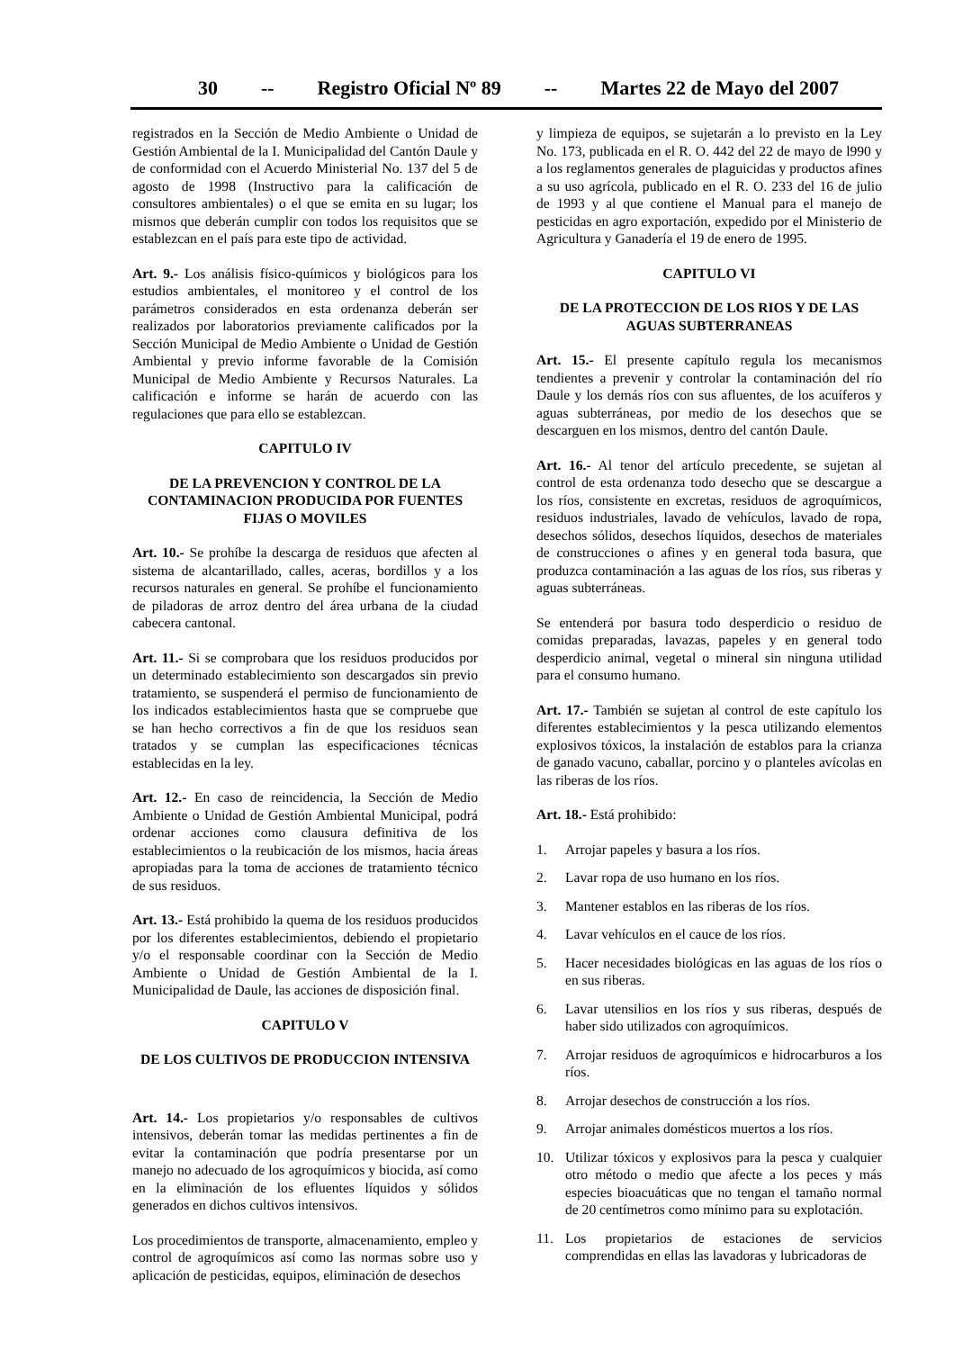30 -- Registro Oficial Nº 89 -- Martes 22 de Mayo del 2007
registrados en la Sección de Medio Ambiente o Unidad de Gestión Ambiental de la I. Municipalidad del Cantón Daule y de conformidad con el Acuerdo Ministerial No. 137 del 5 de agosto de 1998 (Instructivo para la calificación de consultores ambientales) o el que se emita en su lugar; los mismos que deberán cumplir con todos los requisitos que se establezcan en el país para este tipo de actividad.
Art. 9.- Los análisis físico-químicos y biológicos para los estudios ambientales, el monitoreo y el control de los parámetros considerados en esta ordenanza deberán ser realizados por laboratorios previamente calificados por la Sección Municipal de Medio Ambiente o Unidad de Gestión Ambiental y previo informe favorable de la Comisión Municipal de Medio Ambiente y Recursos Naturales. La calificación e informe se harán de acuerdo con las regulaciones que para ello se establezcan.
CAPITULO IV
DE LA PREVENCION Y CONTROL DE LA CONTAMINACION PRODUCIDA POR FUENTES FIJAS O MOVILES
Art. 10.- Se prohíbe la descarga de residuos que afecten al sistema de alcantarillado, calles, aceras, bordillos y a los recursos naturales en general. Se prohíbe el funcionamiento de piladoras de arroz dentro del área urbana de la ciudad cabecera cantonal.
Art. 11.- Si se comprobara que los residuos producidos por un determinado establecimiento son descargados sin previo tratamiento, se suspenderá el permiso de funcionamiento de los indicados establecimientos hasta que se compruebe que se han hecho correctivos a fin de que los residuos sean tratados y se cumplan las especificaciones técnicas establecidas en la ley.
Art. 12.- En caso de reincidencia, la Sección de Medio Ambiente o Unidad de Gestión Ambiental Municipal, podrá ordenar acciones como clausura definitiva de los establecimientos o la reubicación de los mismos, hacia áreas apropiadas para la toma de acciones de tratamiento técnico de sus residuos.
Art. 13.- Está prohibido la quema de los residuos producidos por los diferentes establecimientos, debiendo el propietario y/o el responsable coordinar con la Sección de Medio Ambiente o Unidad de Gestión Ambiental de la I. Municipalidad de Daule, las acciones de disposición final.
CAPITULO V
DE LOS CULTIVOS DE PRODUCCION INTENSIVA
Art. 14.- Los propietarios y/o responsables de cultivos intensivos, deberán tomar las medidas pertinentes a fin de evitar la contaminación que podría presentarse por un manejo no adecuado de los agroquímicos y biocida, así como en la eliminación de los efluentes líquidos y sólidos generados en dichos cultivos intensivos.
Los procedimientos de transporte, almacenamiento, empleo y control de agroquímicos así como las normas sobre uso y aplicación de pesticidas, equipos, eliminación de desechos
y limpieza de equipos, se sujetarán a lo previsto en la Ley No. 173, publicada en el R. O. 442 del 22 de mayo de l990 y a los reglamentos generales de plaguicidas y productos afines a su uso agrícola, publicado en el R. O. 233 del 16 de julio de 1993 y al que contiene el Manual para el manejo de pesticidas en agro exportación, expedido por el Ministerio de Agricultura y Ganadería el 19 de enero de 1995.
CAPITULO VI
DE LA PROTECCION DE LOS RIOS Y DE LAS AGUAS SUBTERRANEAS
Art. 15.- El presente capítulo regula los mecanismos tendientes a prevenir y controlar la contaminación del río Daule y los demás ríos con sus afluentes, de los acuíferos y aguas subterráneas, por medio de los desechos que se descarguen en los mismos, dentro del cantón Daule.
Art. 16.- Al tenor del artículo precedente, se sujetan al control de esta ordenanza todo desecho que se descargue a los ríos, consistente en excretas, residuos de agroquímicos, residuos industriales, lavado de vehículos, lavado de ropa, desechos sólidos, desechos líquidos, desechos de materiales de construcciones o afines y en general toda basura, que produzca contaminación a las aguas de los ríos, sus riberas y aguas subterráneas.
Se entenderá por basura todo desperdicio o residuo de comidas preparadas, lavazas, papeles y en general todo desperdicio animal, vegetal o mineral sin ninguna utilidad para el consumo humano.
Art. 17.- También se sujetan al control de este capítulo los diferentes establecimientos y la pesca utilizando elementos explosivos tóxicos, la instalación de establos para la crianza de ganado vacuno, caballar, porcino y o planteles avícolas en las riberas de los ríos.
Art. 18.- Está prohibido:
1. Arrojar papeles y basura a los ríos.
2. Lavar ropa de uso humano en los ríos.
3. Mantener establos en las riberas de los ríos.
4. Lavar vehículos en el cauce de los ríos.
5. Hacer necesidades biológicas en las aguas de los ríos o en sus riberas.
6. Lavar utensilios en los ríos y sus riberas, después de haber sido utilizados con agroquímicos.
7. Arrojar residuos de agroquímicos e hidrocarburos a los ríos.
8. Arrojar desechos de construcción a los ríos.
9. Arrojar animales domésticos muertos a los ríos.
10. Utilizar tóxicos y explosivos para la pesca y cualquier otro método o medio que afecte a los peces y más especies bioacuáticas que no tengan el tamaño normal de 20 centímetros como mínimo para su explotación.
11. Los propietarios de estaciones de servicios comprendidas en ellas las lavadoras y lubricadoras de